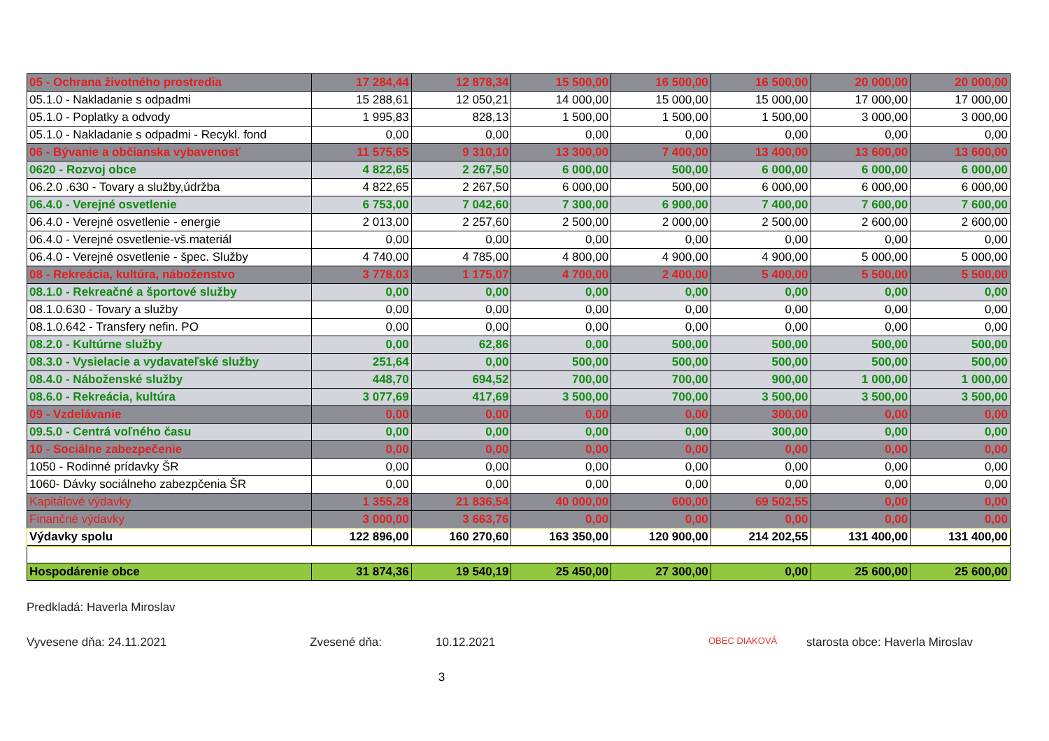| 05 - Ochrana životného prostredia | 17 284,44 | 12 878,34 | 15 500,00 | 16 500,00 | 16 500,00 | 20 000,00 | 20 000,00 |
| 05.1.0 - Nakladanie s odpadmi | 15 288,61 | 12 050,21 | 14 000,00 | 15 000,00 | 15 000,00 | 17 000,00 | 17 000,00 |
| 05.1.0 - Poplatky a odvody | 1 995,83 | 828,13 | 1 500,00 | 1 500,00 | 1 500,00 | 3 000,00 | 3 000,00 |
| 05.1.0 - Nakladanie s odpadmi - Recykl. fond | 0,00 | 0,00 | 0,00 | 0,00 | 0,00 | 0,00 | 0,00 |
| 06 - Bývanie a občianska vybavenosť | 11 575,65 | 9 310,10 | 13 300,00 | 7 400,00 | 13 400,00 | 13 600,00 | 13 600,00 |
| 0620 - Rozvoj obce | 4 822,65 | 2 267,50 | 6 000,00 | 500,00 | 6 000,00 | 6 000,00 | 6 000,00 |
| 06.2.0 .630 - Tovary a služby,údržba | 4 822,65 | 2 267,50 | 6 000,00 | 500,00 | 6 000,00 | 6 000,00 | 6 000,00 |
| 06.4.0 - Verejné osvetlenie | 6 753,00 | 7 042,60 | 7 300,00 | 6 900,00 | 7 400,00 | 7 600,00 | 7 600,00 |
| 06.4.0 - Verejné osvetlenie - energie | 2 013,00 | 2 257,60 | 2 500,00 | 2 000,00 | 2 500,00 | 2 600,00 | 2 600,00 |
| 06.4.0 - Verejné osvetlenie-vš.materiál | 0,00 | 0,00 | 0,00 | 0,00 | 0,00 | 0,00 | 0,00 |
| 06.4.0 - Verejné osvetlenie - špec. Služby | 4 740,00 | 4 785,00 | 4 800,00 | 4 900,00 | 4 900,00 | 5 000,00 | 5 000,00 |
| 08 - Rekreácia, kultúra, náboženstvo | 3 778,03 | 1 175,07 | 4 700,00 | 2 400,00 | 5 400,00 | 5 500,00 | 5 500,00 |
| 08.1.0 - Rekreačné a športové služby | 0,00 | 0,00 | 0,00 | 0,00 | 0,00 | 0,00 | 0,00 |
| 08.1.0.630 - Tovary a služby | 0,00 | 0,00 | 0,00 | 0,00 | 0,00 | 0,00 | 0,00 |
| 08.1.0.642 - Transfery nefin. PO | 0,00 | 0,00 | 0,00 | 0,00 | 0,00 | 0,00 | 0,00 |
| 08.2.0 - Kultúrne služby | 0,00 | 62,86 | 0,00 | 500,00 | 500,00 | 500,00 | 500,00 |
| 08.3.0 - Vysielacie a vydavateľské služby | 251,64 | 0,00 | 500,00 | 500,00 | 500,00 | 500,00 | 500,00 |
| 08.4.0 - Náboženské služby | 448,70 | 694,52 | 700,00 | 700,00 | 900,00 | 1 000,00 | 1 000,00 |
| 08.6.0 - Rekreácia, kultúra | 3 077,69 | 417,69 | 3 500,00 | 700,00 | 3 500,00 | 3 500,00 | 3 500,00 |
| 09 - Vzdelávanie | 0,00 | 0,00 | 0,00 | 0,00 | 300,00 | 0,00 | 0,00 |
| 09.5.0 - Centrá voľného času | 0,00 | 0,00 | 0,00 | 0,00 | 300,00 | 0,00 | 0,00 |
| 10 - Sociálne zabezpečenie | 0,00 | 0,00 | 0,00 | 0,00 | 0,00 | 0,00 | 0,00 |
| 1050 - Rodinné prídavky ŠR | 0,00 | 0,00 | 0,00 | 0,00 | 0,00 | 0,00 | 0,00 |
| 1060- Dávky sociálneho zabezpčenia ŠR | 0,00 | 0,00 | 0,00 | 0,00 | 0,00 | 0,00 | 0,00 |
| Kapitálové výdavky | 1 355,28 | 21 836,54 | 40 000,00 | 600,00 | 69 502,55 | 0,00 | 0,00 |
| Finančné výdavky | 3 000,00 | 3 663,76 | 0,00 | 0,00 | 0,00 | 0,00 | 0,00 |
| Výdavky spolu | 122 896,00 | 160 270,60 | 163 350,00 | 120 900,00 | 214 202,55 | 131 400,00 | 131 400,00 |
| Hospodárenie obce | 31 874,36 | 19 540,19 | 25 450,00 | 27 300,00 | 0,00 | 25 600,00 | 25 600,00 |
Predkladá: Haverla Miroslav
Vyvesene dňa: 24.11.2021 Zvesené dňa: 10.12.2021 OBEC DIAKOVÁ starosta obce: Haverla Miroslav
3